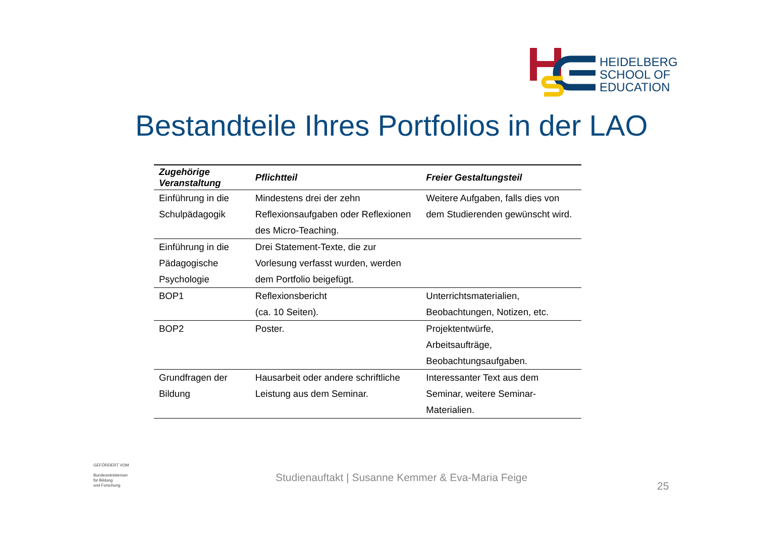HEIDELBERG
SCHOOL OF
EDUCATION
Bestandteile Ihres Portfolios in der LAO
| Zugehörige Veranstaltung | Pflichtteil | Freier Gestaltungsteil |
| --- | --- | --- |
| Einführung in die Schulpädagogik | Mindestens drei der zehn Reflexionsaufgaben oder Reflexionen des Micro-Teaching. | Weitere Aufgaben, falls dies von dem Studierenden gewünscht wird. |
| Einführung in die Pädagogische Psychologie | Drei Statement-Texte, die zur Vorlesung verfasst wurden, werden dem Portfolio beigefügt. | |
| BOP1 | Reflexionsbericht (ca. 10 Seiten). | Unterrichtsmaterialien, Beobachtungen, Notizen, etc. |
| BOP2 | Poster. | Projektentwürfe, Arbeitsaufträge, Beobachtungsaufgaben. |
| Grundfragen der Bildung | Hausarbeit oder andere schriftliche Leistung aus dem Seminar. | Interessanter Text aus dem Seminar, weitere Seminar-Materialien. |
GEFÖRDERT VOM
Bundesministerium
für Bildung
und Forschung
Studienauftakt | Susanne Kemmer & Eva-Maria Feige
25